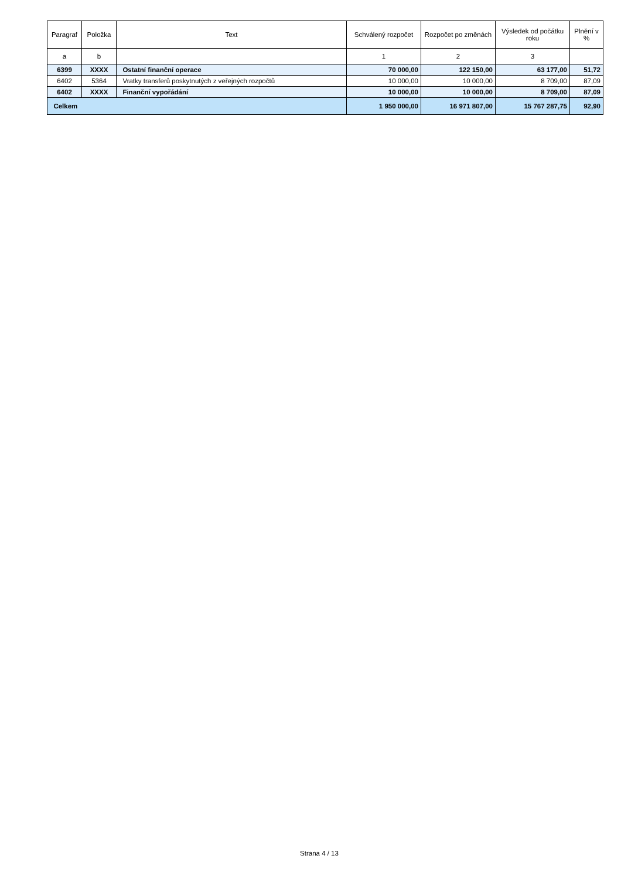| Paragraf | Položka | Text | Schválený rozpočet | Rozpočet po změnách | Výsledek od počátku roku | Plnění v % |
| --- | --- | --- | --- | --- | --- | --- |
| a | b | | 1 | 2 | 3 | |
| 6399 | XXXX | Ostatní finanční operace | 70 000,00 | 122 150,00 | 63 177,00 | 51,72 |
| 6402 | 5364 | Vratky transferů poskytnutých z veřejných rozpočtů | 10 000,00 | 10 000,00 | 8 709,00 | 87,09 |
| 6402 | XXXX | Finanční vypořádání | 10 000,00 | 10 000,00 | 8 709,00 | 87,09 |
| Celkem | | | 1 950 000,00 | 16 971 807,00 | 15 767 287,75 | 92,90 |
Strana 4 / 13